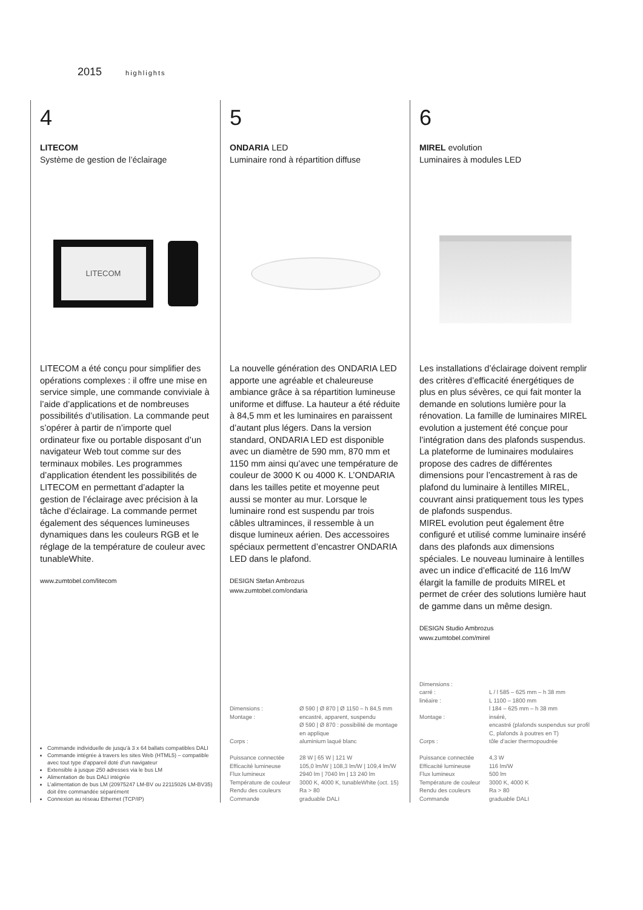2015 highlights
4
LITECOM
Système de gestion de l’éclairage
LITECOM
LITECOM a été conçu pour simplifier des opérations complexes : il offre une mise en service simple, une commande conviviale à l’aide d’applications et de nombreuses possibilités d’utilisation. La commande peut s’opérer à partir de n’importe quel ordinateur fixe ou portable disposant d’un navigateur Web tout comme sur des terminaux mobiles. Les programmes d’application étendent les possibilités de LITECOM en permettant d’adapter la gestion de l’éclairage avec précision à la tâche d’éclairage. La commande permet également des séquences lumineuses dynamiques dans les couleurs RGB et le réglage de la température de couleur avec tunableWhite.
www.zumtobel.com/litecom
Commande individuelle de jusqu’à 3 x 64 ballats compatibles DALI
Commande intégrée à travers les sites Web (HTML5) – compatible avec tout type d’appareil doté d’un navigateur
Extensible à jusque 250 adresses via le bus LM
Alimentation de bus DALI intégrée
L’alimentation de bus LM (20975247 LM-BV ou 22115026 LM-BV35) doit être commandée séparément
Connexion au réseau Ethernet (TCP/IP)
5
ONDARIA LED
Luminaire rond à répartition diffuse
La nouvelle génération des ONDARIA LED apporte une agréable et chaleureuse ambiance grâce à sa répartition lumineuse uniforme et diffuse. La hauteur a été réduite à 84,5 mm et les luminaires en paraissent d’autant plus légers. Dans la version standard, ONDARIA LED est disponible avec un diamètre de 590 mm, 870 mm et 1150 mm ainsi qu’avec une température de couleur de 3000 K ou 4000 K. L’ONDARIA dans les tailles petite et moyenne peut aussi se monter au mur. Lorsque le luminaire rond est suspendu par trois câbles ultraminces, il ressemble à un disque lumineux aérien. Des accessoires spéciaux permettent d’encastrer ONDARIA LED dans le plafond.
DESIGN Stefan Ambrozus
www.zumtobel.com/ondaria
| Dimensions : | Ø 590 / Ø 870 / Ø 1150 – h 84,5 mm |
| Montage : | encastré, apparent, suspendu Ø 590 / Ø 870 : possibilité de montage en applique |
| Corps : | aluminium laqué blanc |
| Puissance connectée | 28 W / 65 W / 121 W |
| Efficacité lumineuse | 105,0 lm/W / 108,3 lm/W / 109,4 lm/W |
| Flux lumineux | 2940 lm / 7040 lm / 13 240 lm |
| Température de couleur | 3000 K, 4000 K, tunableWhite (oct. 15) |
| Rendu des couleurs | Ra > 80 |
| Commande | graduable DALI |
6
MIREL evolution
Luminaires à modules LED
Les installations d’éclairage doivent remplir des critères d’efficacité énergétiques de plus en plus sévères, ce qui fait monter la demande en solutions lumière pour la rénovation. La famille de luminaires MIREL evolution a justement été conçue pour l’intégration dans des plafonds suspendus. La plateforme de luminaires modulaires propose des cadres de différentes dimensions pour l’encastrement à ras de plafond du luminaire à lentilles MIREL, couvrant ainsi pratiquement tous les types de plafonds suspendus.
MIREL evolution peut également être configuré et utilisé comme luminaire inséré dans des plafonds aux dimensions spéciales. Le nouveau luminaire à lentilles avec un indice d’efficacité de 116 lm/W élargit la famille de produits MIREL et permet de créer des solutions lumière haut de gamme dans un même design.
DESIGN Studio Ambrozus
www.zumtobel.com/mirel
| Dimensions : | |
| carré : | L / l 585 – 625 mm – h 38 mm |
| linéaire : | L 1100 – 1800 mm l 184 – 625 mm – h 38 mm |
| Montage : | inséré, encastré (plafonds suspendus sur profil C, plafonds à poutres en T) |
| Corps : | tôle d’acier thermopoudrée |
| Puissance connectée | 4,3 W |
| Efficacité lumineuse | 116 lm/W |
| Flux lumineux | 500 lm |
| Température de couleur | 3000 K, 4000 K |
| Rendu des couleurs | Ra > 80 |
| Commande | graduable DALI |